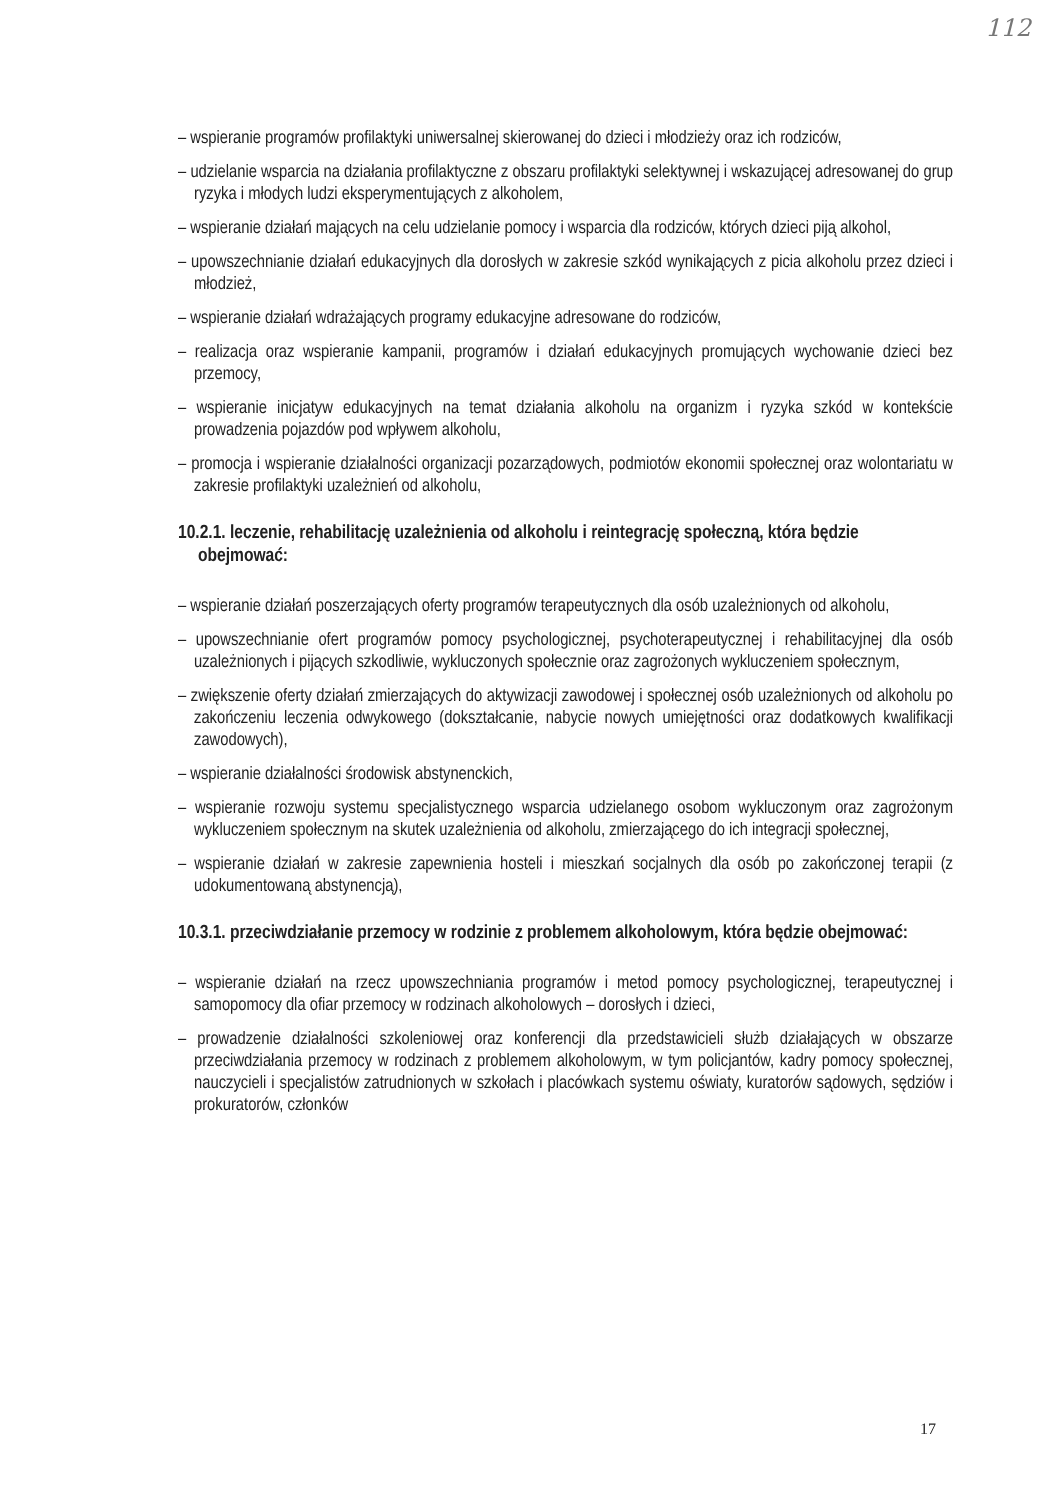112
– wspieranie programów profilaktyki uniwersalnej skierowanej do dzieci i młodzieży oraz ich rodziców,
– udzielanie wsparcia na działania profilaktyczne z obszaru profilaktyki selektywnej i wskazującej adresowanej do grup ryzyka i młodych ludzi eksperymentujących z alkoholem,
– wspieranie działań mających na celu udzielanie pomocy i wsparcia dla rodziców, których dzieci piją alkohol,
– upowszechnianie działań edukacyjnych dla dorosłych w zakresie szkód wynikających z picia alkoholu przez dzieci i młodzież,
– wspieranie działań wdrażających programy edukacyjne adresowane do rodziców,
– realizacja oraz wspieranie kampanii, programów i działań edukacyjnych promujących wychowanie dzieci bez przemocy,
– wspieranie inicjatyw edukacyjnych na temat działania alkoholu na organizm i ryzyka szkód w kontekście prowadzenia pojazdów pod wpływem alkoholu,
– promocja i wspieranie działalności organizacji pozarządowych, podmiotów ekonomii społecznej oraz wolontariatu w zakresie profilaktyki uzależnień od alkoholu,
10.2.1. leczenie, rehabilitację uzależnienia od alkoholu i reintegrację społeczną, która będzie obejmować:
– wspieranie działań poszerzających oferty programów terapeutycznych dla osób uzależnionych od alkoholu,
– upowszechnianie ofert programów pomocy psychologicznej, psychoterapeutycznej i rehabilitacyjnej dla osób uzależnionych i pijących szkodliwie, wykluczonych społecznie oraz zagrożonych wykluczeniem społecznym,
– zwiększenie oferty działań zmierzających do aktywizacji zawodowej i społecznej osób uzależnionych od alkoholu po zakończeniu leczenia odwykowego (dokształcanie, nabycie nowych umiejętności oraz dodatkowych kwalifikacji zawodowych),
– wspieranie działalności środowisk abstynenckich,
– wspieranie rozwoju systemu specjalistycznego wsparcia udzielanego osobom wykluczonym oraz zagrożonym wykluczeniem społecznym na skutek uzależnienia od alkoholu, zmierzającego do ich integracji społecznej,
– wspieranie działań w zakresie zapewnienia hosteli i mieszkań socjalnych dla osób po zakończonej terapii (z udokumentowaną abstynencją),
10.3.1. przeciwdziałanie przemocy w rodzinie z problemem alkoholowym, która będzie obejmować:
– wspieranie działań na rzecz upowszechniania programów i metod pomocy psychologicznej, terapeutycznej i samopomocy dla ofiar przemocy w rodzinach alkoholowych – dorosłych i dzieci,
– prowadzenie działalności szkoleniowej oraz konferencji dla przedstawicieli służb działających w obszarze przeciwdziałania przemocy w rodzinach z problemem alkoholowym, w tym policjantów, kadry pomocy społecznej, nauczycieli i specjalistów zatrudnionych w szkołach i placówkach systemu oświaty, kuratorów sądowych, sędziów i prokuratorów, członków
17